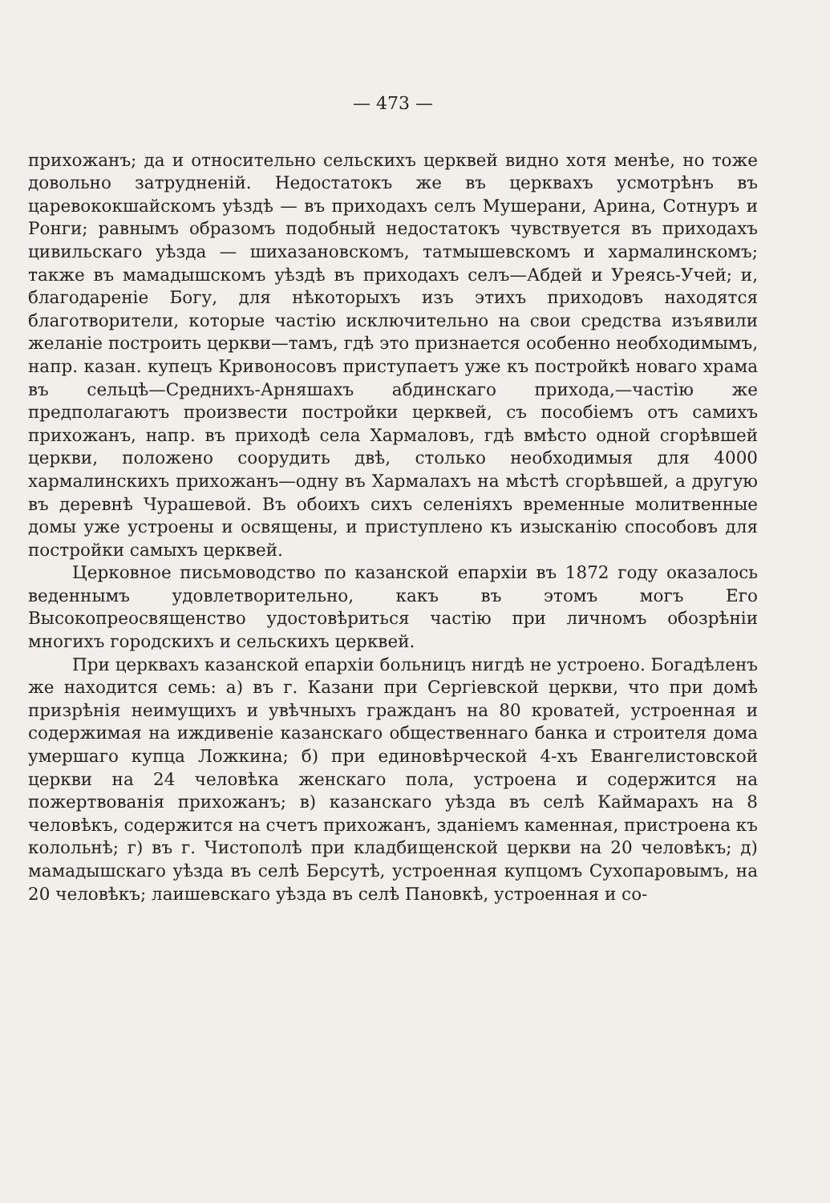— 473 —
прихожанъ; да и относительно сельскихъ церквей видно хотя менѣе, но тоже довольно затрудненій. Недостатокъ же въ церквахъ усмотрѣнъ въ царевококшайскомъ уѣздѣ — въ приходахъ селъ Мушерани, Арина, Сотнуръ и Ронги; равнымъ образомъ подобный недостатокъ чувствуется въ приходахъ цивильскаго уѣзда — шихазановскомъ, татмышевскомъ и хармалинскомъ; также въ мамадышскомъ уѣздѣ въ приходахъ селъ—Абдей и Уреясь-Учей; и, благодареніе Богу, для нѣкоторыхъ изъ этихъ приходовъ находятся благотворители, которые частію исключительно на свои средства изъявили желаніе построить церкви—тамъ, гдѣ это признается особенно необходимымъ, напр. казан. купецъ Кривоносовъ приступаетъ уже къ постройкѣ новаго храма въ сельцѣ—Среднихъ-Арняшахъ абдинскаго прихода,—частію же предполагаютъ произвести постройки церквей, съ пособіемъ отъ самихъ прихожанъ, напр. въ приходѣ села Хармаловъ, гдѣ вмѣсто одной сгорѣвшей церкви, положено соорудить двѣ, столько необходимыя для 4000 хармалинскихъ прихожанъ—одну въ Хармалахъ на мѣстѣ сгорѣвшей, а другую въ деревнѣ Чурашевой. Въ обоихъ сихъ селеніяхъ временные молитвенные домы уже устроены и освящены, и приступлено къ изысканію способовъ для постройки самыхъ церквей.
Церковное письмоводство по казанской епархіи въ 1872 году оказалось веденнымъ удовлетворительно, какъ въ этомъ могъ Его Высокопреосвященство удостовѣриться частію при личномъ обозрѣніи многихъ городскихъ и сельскихъ церквей.
При церквахъ казанской епархіи больницъ нигдѣ не устроено. Богадѣленъ же находится семь: а) въ г. Казани при Сергіевской церкви, что при домѣ призрѣнія неимущихъ и увѣчныхъ гражданъ на 80 кроватей, устроенная и содержимая на иждивеніе казанскаго общественнаго банка и строителя дома умершаго купца Ложкина; б) при единовѣрческой 4-хъ Евангелистовской церкви на 24 человѣка женскаго пола, устроена и содержится на пожертвованія прихожанъ; в) казанскаго уѣзда въ селѣ Каймарахъ на 8 человѣкъ, содержится на счетъ прихожанъ, зданіемъ каменная, пристроена къ колольнѣ; г) въ г. Чистополѣ при кладбищенской церкви на 20 человѣкъ; д) мамадышскаго уѣзда въ селѣ Берсутѣ, устроенная купцомъ Сухопаровымъ, на 20 человѣкъ; лаишевскаго уѣзда въ селѣ Пановкѣ, устроенная и со-